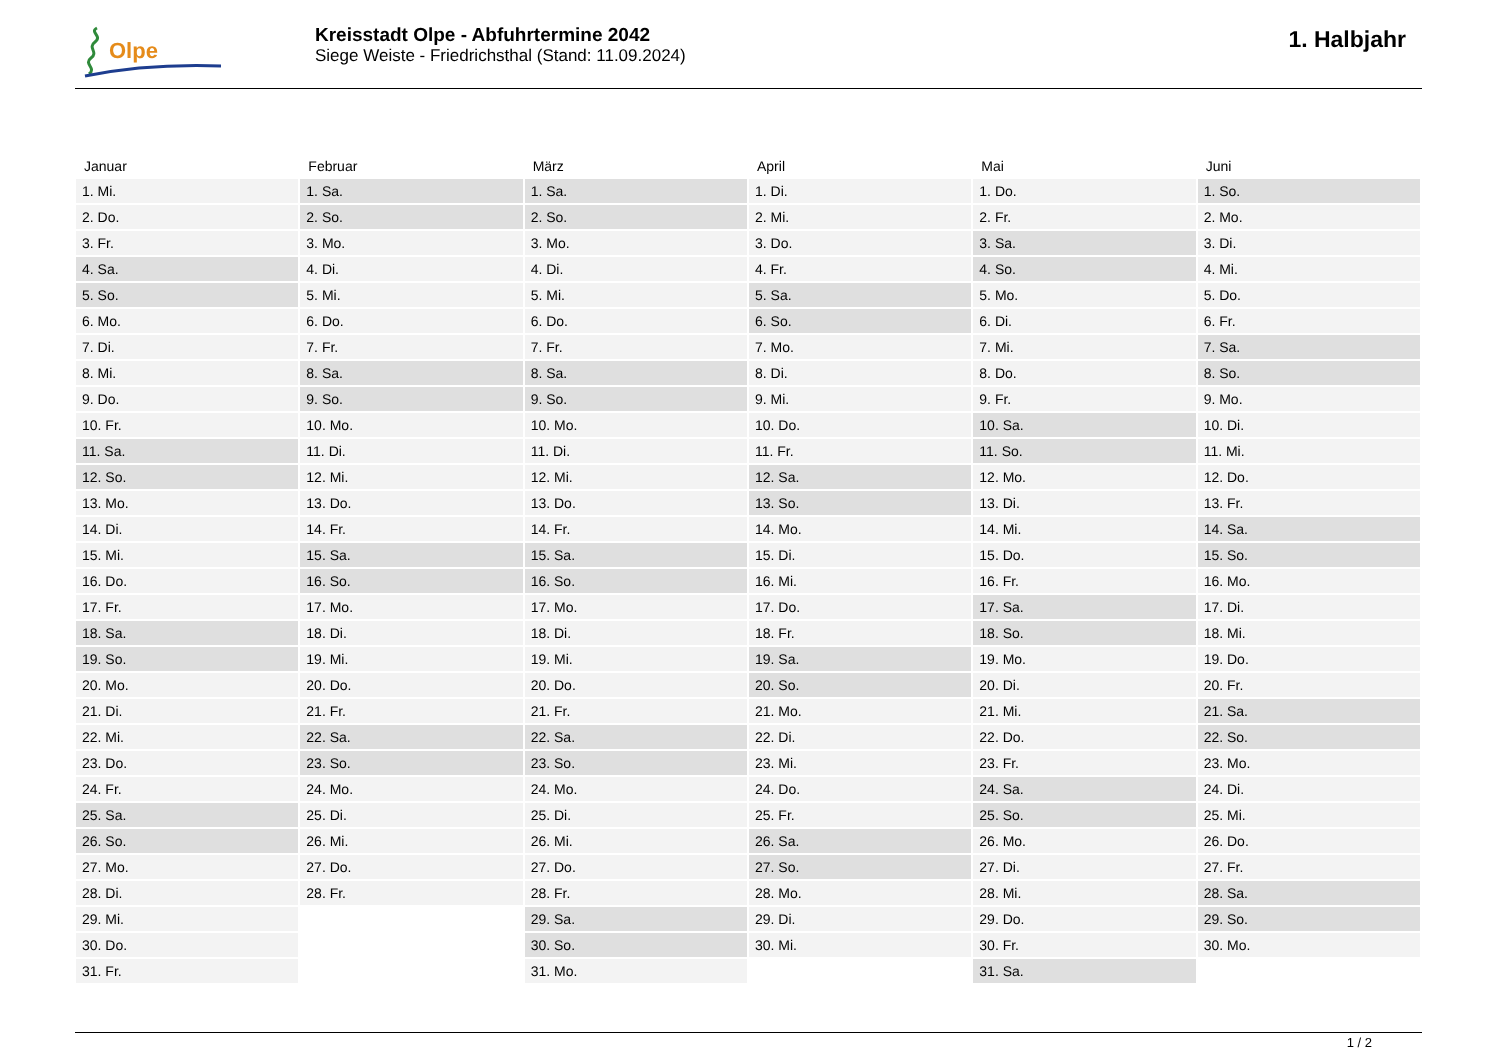Olpe
Kreisstadt Olpe - Abfuhrtermine 2042
Siege Weiste - Friedrichsthal (Stand: 11.09.2024)
1. Halbjahr
| Januar | Februar | März | April | Mai | Juni |
| --- | --- | --- | --- | --- | --- |
| 1. Mi. | 1. Sa. | 1. Sa. | 1. Di. | 1. Do. | 1. So. |
| 2. Do. | 2. So. | 2. So. | 2. Mi. | 2. Fr. | 2. Mo. |
| 3. Fr. | 3. Mo. | 3. Mo. | 3. Do. | 3. Sa. | 3. Di. |
| 4. Sa. | 4. Di. | 4. Di. | 4. Fr. | 4. So. | 4. Mi. |
| 5. So. | 5. Mi. | 5. Mi. | 5. Sa. | 5. Mo. | 5. Do. |
| 6. Mo. | 6. Do. | 6. Do. | 6. So. | 6. Di. | 6. Fr. |
| 7. Di. | 7. Fr. | 7. Fr. | 7. Mo. | 7. Mi. | 7. Sa. |
| 8. Mi. | 8. Sa. | 8. Sa. | 8. Di. | 8. Do. | 8. So. |
| 9. Do. | 9. So. | 9. So. | 9. Mi. | 9. Fr. | 9. Mo. |
| 10. Fr. | 10. Mo. | 10. Mo. | 10. Do. | 10. Sa. | 10. Di. |
| 11. Sa. | 11. Di. | 11. Di. | 11. Fr. | 11. So. | 11. Mi. |
| 12. So. | 12. Mi. | 12. Mi. | 12. Sa. | 12. Mo. | 12. Do. |
| 13. Mo. | 13. Do. | 13. Do. | 13. So. | 13. Di. | 13. Fr. |
| 14. Di. | 14. Fr. | 14. Fr. | 14. Mo. | 14. Mi. | 14. Sa. |
| 15. Mi. | 15. Sa. | 15. Sa. | 15. Di. | 15. Do. | 15. So. |
| 16. Do. | 16. So. | 16. So. | 16. Mi. | 16. Fr. | 16. Mo. |
| 17. Fr. | 17. Mo. | 17. Mo. | 17. Do. | 17. Sa. | 17. Di. |
| 18. Sa. | 18. Di. | 18. Di. | 18. Fr. | 18. So. | 18. Mi. |
| 19. So. | 19. Mi. | 19. Mi. | 19. Sa. | 19. Mo. | 19. Do. |
| 20. Mo. | 20. Do. | 20. Do. | 20. So. | 20. Di. | 20. Fr. |
| 21. Di. | 21. Fr. | 21. Fr. | 21. Mo. | 21. Mi. | 21. Sa. |
| 22. Mi. | 22. Sa. | 22. Sa. | 22. Di. | 22. Do. | 22. So. |
| 23. Do. | 23. So. | 23. So. | 23. Mi. | 23. Fr. | 23. Mo. |
| 24. Fr. | 24. Mo. | 24. Mo. | 24. Do. | 24. Sa. | 24. Di. |
| 25. Sa. | 25. Di. | 25. Di. | 25. Fr. | 25. So. | 25. Mi. |
| 26. So. | 26. Mi. | 26. Mi. | 26. Sa. | 26. Mo. | 26. Do. |
| 27. Mo. | 27. Do. | 27. Do. | 27. So. | 27. Di. | 27. Fr. |
| 28. Di. | 28. Fr. | 28. Fr. | 28. Mo. | 28. Mi. | 28. Sa. |
| 29. Mi. | | 29. Sa. | 29. Di. | 29. Do. | 29. So. |
| 30. Do. | | 30. So. | 30. Mi. | 30. Fr. | 30. Mo. |
| 31. Fr. | | 31. Mo. | | 31. Sa. | |
1 / 2